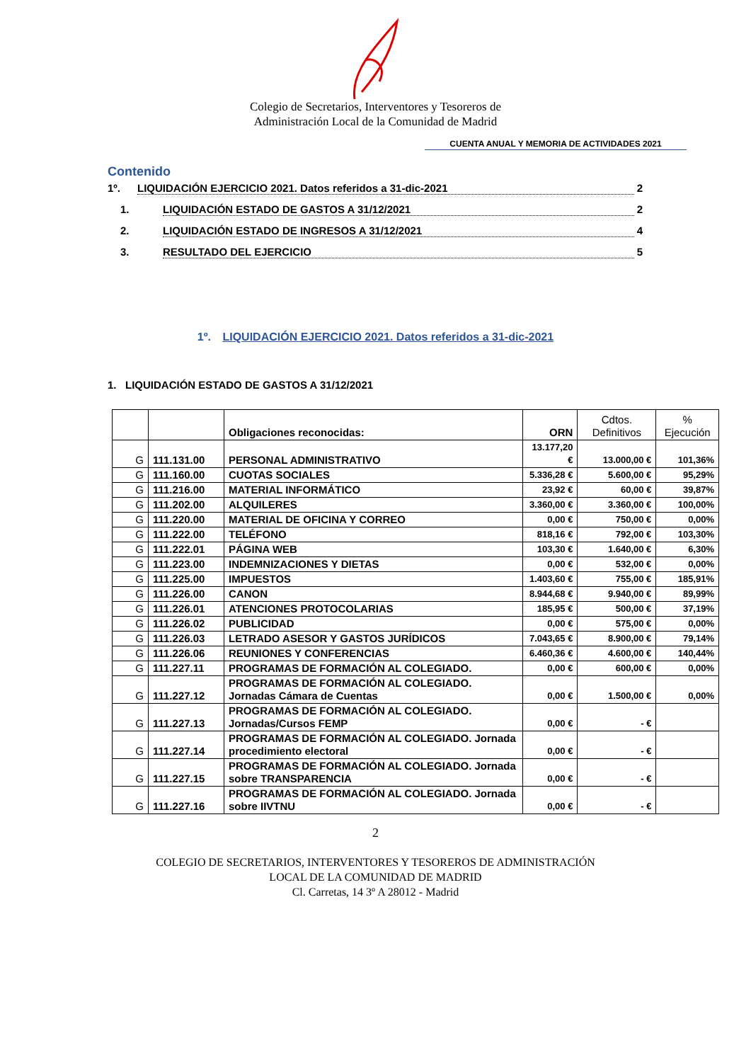Colegio de Secretarios, Interventores y Tesoreros de
Administración Local de la Comunidad de Madrid
CUENTA ANUAL Y MEMORIA DE ACTIVIDADES 2021
Contenido
1º. LIQUIDACIÓN EJERCICIO 2021. Datos referidos a 31-dic-2021 2
1. LIQUIDACIÓN ESTADO DE GASTOS A 31/12/2021 2
2. LIQUIDACIÓN ESTADO DE INGRESOS A 31/12/2021 4
3. RESULTADO DEL EJERCICIO 5
1º. LIQUIDACIÓN EJERCICIO 2021. Datos referidos a 31-dic-2021
1. LIQUIDACIÓN ESTADO DE GASTOS A 31/12/2021
| | | Obligaciones reconocidas: | ORN | Cdtos. Definitivos | % Ejecución |
| G | 111.131.00 | PERSONAL ADMINISTRATIVO | 13.177,20 € | 13.000,00 € | 101,36% |
| G | 111.160.00 | CUOTAS SOCIALES | 5.336,28 € | 5.600,00 € | 95,29% |
| G | 111.216.00 | MATERIAL INFORMÁTICO | 23,92 € | 60,00 € | 39,87% |
| G | 111.202.00 | ALQUILERES | 3.360,00 € | 3.360,00 € | 100,00% |
| G | 111.220.00 | MATERIAL DE OFICINA Y CORREO | 0,00 € | 750,00 € | 0,00% |
| G | 111.222.00 | TELÉFONO | 818,16 € | 792,00 € | 103,30% |
| G | 111.222.01 | PÁGINA WEB | 103,30 € | 1.640,00 € | 6,30% |
| G | 111.223.00 | INDEMNIZACIONES Y DIETAS | 0,00 € | 532,00 € | 0,00% |
| G | 111.225.00 | IMPUESTOS | 1.403,60 € | 755,00 € | 185,91% |
| G | 111.226.00 | CANON | 8.944,68 € | 9.940,00 € | 89,99% |
| G | 111.226.01 | ATENCIONES PROTOCOLARIAS | 185,95 € | 500,00 € | 37,19% |
| G | 111.226.02 | PUBLICIDAD | 0,00 € | 575,00 € | 0,00% |
| G | 111.226.03 | LETRADO ASESOR Y GASTOS JURÍDICOS | 7.043,65 € | 8.900,00 € | 79,14% |
| G | 111.226.06 | REUNIONES Y CONFERENCIAS | 6.460,36 € | 4.600,00 € | 140,44% |
| G | 111.227.11 | PROGRAMAS DE FORMACIÓN AL COLEGIADO. | 0,00 € | 600,00 € | 0,00% |
| G | 111.227.12 | PROGRAMAS DE FORMACIÓN AL COLEGIADO. Jornadas Cámara de Cuentas | 0,00 € | 1.500,00 € | 0,00% |
| G | 111.227.13 | PROGRAMAS DE FORMACIÓN AL COLEGIADO. Jornadas/Cursos FEMP | 0,00 € | - € | |
| G | 111.227.14 | PROGRAMAS DE FORMACIÓN AL COLEGIADO. Jornada procedimiento electoral | 0,00 € | - € | |
| G | 111.227.15 | PROGRAMAS DE FORMACIÓN AL COLEGIADO. Jornada sobre TRANSPARENCIA | 0,00 € | - € | |
| G | 111.227.16 | PROGRAMAS DE FORMACIÓN AL COLEGIADO. Jornada sobre IIVTNU | 0,00 € | - € | |
2
COLEGIO DE SECRETARIOS, INTERVENTORES Y TESOREROS DE ADMINISTRACIÓN
LOCAL DE LA COMUNIDAD DE MADRID
Cl. Carretas, 14 3º A 28012 - Madrid